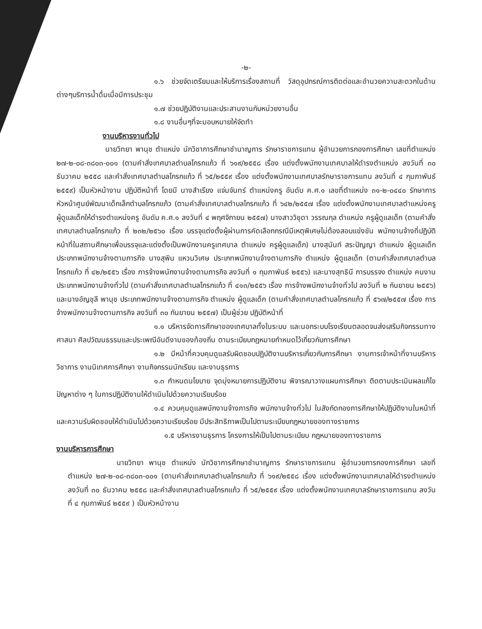-๒-
๑.๖ ช่วยจัดเตรียมและให้บริการเรื่องสถานที่ วัสดุอุปกรณ์การติดต่อและอำนวยความสะดวกในด้านต่างๆบริการน้ำดื่มเมื่อมีการประชุม
๑.๗ ช่วยปฏิบัติงานและประสานงานกับหน่วยงานอื่น
๑.๘ งานอื่นๆที่จะมอบหมายให้จัดทำ
งานบริหารงานทั่วไป
นายวิทยา พานุช ตำแหน่ง นักวิชาการศึกษาชำนาญการ รักษาราชการแทน ผู้อำนวยการกองการศึกษา เลขที่ตำแหน่ง ๒๗-๒-๐๘-๓๘๐๓-๐๐๑ (ตามคำสั่งเทศบาลตำบลโกรกแก้ว ที่ ๖๑๙/๒๕๕๘ เรื่อง แต่งตั้งพนักงานเทศบาลให้ดำรงตำแหน่ง ลงวันที่ ๓๐ ธันวาคม ๒๕๕๘ และคำสั่งเทศบาลตำบลโกรกแก้ว ที่ ๖๕/๒๕๕๙ เรื่อง แต่งตั้งพนักงานเทศบาลรักษาราชการแทน ลงวันที่ ๔ กุมภาพันธ์ ๒๕๕๙) เป็นหัวหน้างาน ปฏิบัติหน้าที่ โดยมี นางสำเรียง แจ่มจันทร์ ตำแหน่งครู อันดับ ค.ศ.๑ เลขที่ตำแหน่ง ๓๑-๒-๐๔๔๐ รักษาการหัวหน้าศูนย์พัฒนาเด็กเล็กตำบลโกรกแก้ว (ตามคำสั่งเทศบาลตำบลโกรกแก้ว ที่ ๖๔๒/๒๕๕๗ เรื่อง แต่งตั้งพนักงานเทศบาลตำแหน่งครูผู้ดูแลเด็กให้ดำรงตำแหน่งครู อันดับ ค.ศ.๑ ลงวันที่ ๔ พฤศจิกายน ๒๕๕๗) นางสาววิชุดา วรรณกุล ตำแหน่ง ครูผู้ดูแลเด็ก (ตามคำสั่งเทศบาลตำบลโกรกแก้ว ที่ ๒๓๒/๒๕๖๐ เรื่อง บรรจุแต่งตั้งผู้ผ่านการคัดเลือกกรณีมีเหตุพิเศษไม่ต้องสอบแข่งขัน พนักงานจ้างที่ปฏิบัติหน้าที่ในสถานศึกษาเพื่อบรรจุและแต่งตั้งเป็นพนักงานครูเทศบาล ตำแหน่ง ครูผู้ดูแลเด็ก) นางสุนันท์ สระปัญญา ตำแหน่ง ผู้ดูแลเด็ก ประเภทพนักงานจ้างตามภารกิจ นางสุพิน แหวนวิเศษ ประเภทพนักงานจ้างตามภารกิจ ตำแหน่ง ผู้ดูแลเด็ก (ตามคำสั่งเทศบาลตำบลโกรกแก้ว ที่ ๔๒/๒๕๕๖ เรื่อง การจ้างพนักงานจ้างตามภารกิจ ลงวันที่ ๑ กุมภาพันธ์ ๒๕๕๖) และนางสุทธินี การบรรจง ตำแหน่ง คนงาน ประเภทพนักงานจ้างทั่วไป (ตามคำสั่งเทศบาลตำบลโกรกแก้ว ที่ ๔๑๓/๒๕๕๖ เรื่อง การจ้างพนักงานจ้างทั่วไป ลงวันที่ ๒ กันยายน ๒๕๕๖) และนางอัญชุลี พานุช ประเภทพนักงานจ้างตามภารกิจ ตำแหน่ง ผู้ดูแลเด็ก (ตามคำสั่งเทศบาลตำบลโกรกแก้ว ที่ ๕๖๗/๒๕๕๗ เรื่อง การจ้างพนักงานจ้างตามภารกิจ ลงวันที่ ๓๐ กันยายน ๒๕๕๗) เป็นผู้ช่วย ปฏิบัติหน้าที่
๑.๑ บริหารจัดการศึกษาของเทศบาลทั้งในระบบ และนอกระบบโรงเรียนตลอดจนส่งเสริมกิจกรรมทางศาสนา ศิลปวัฒนธรรมและประเพณีอันดีงามของท้องถิ่น ตามระเบียบกฎหมายกำหนดไว้เกี่ยวกับการศึกษา
๑.๒ มีหน้าที่ควบคุมดูแลรับผิดชอบปฏิบัติงานบริหารเกี่ยวกับการศึกษา งานการเจ้าหน้าที่งานบริหารวิชาการ งานนิเทศการศึกษา งานกิจกรรมนักเรียน และงานธุรการ
๑.๓ กำหนดนโยบาย จุดมุ่งหมายการปฏิบัติงาน พิจารณาวางแผนการศึกษา ติดตามประเมินผลแก้ไขปัญหาต่าง ๆ ในการปฏิบัติงานให้ดำเนินไปด้วยความเรียบร้อย
๑.๔ ควบคุมดูแลพนักงานจ้างภารกิจ พนักงานจ้างทั่วไป ในสังกัดกองการศึกษาให้ปฏิบัติงานในหน้าที่และความรับผิดชอบให้ดำเนินไปด้วยความเรียบร้อย มีประสิทธิภาพเป็นไปตามระเบียบกฎหมายของทางราชการ
๑.๕ บริหารงานธุรการ โครงการให้เป็นไปตามระเบียบ กฎหมายของทางราชการ
งานบริหารการศึกษา
นายวิทยา พานุช ตำแหน่ง นักวิชาการศึกษาชำนาญการ รักษาราชการแทน ผู้อำนวยการกองการศึกษา เลขที่ตำแหน่ง ๒๗-๒-๐๘-๓๘๐๓-๐๐๑ (ตามคำสั่งเทศบาลตำบลโกรกแก้ว ที่ ๖๑๙/๒๕๕๘ เรื่อง แต่งตั้งพนักงานเทศบาลให้ดำรงตำแหน่ง ลงวันที่ ๓๐ ธันวาคม ๒๕๕๘ และคำสั่งเทศบาลตำบลโกรกแก้ว ที่ ๖๕/๒๕๕๙ เรื่อง แต่งตั้งพนักงานเทศบาลรักษาราชการแทน ลงวันที่ ๔ กุมภาพันธ์ ๒๕๕๙ ) เป็นหัวหน้างาน